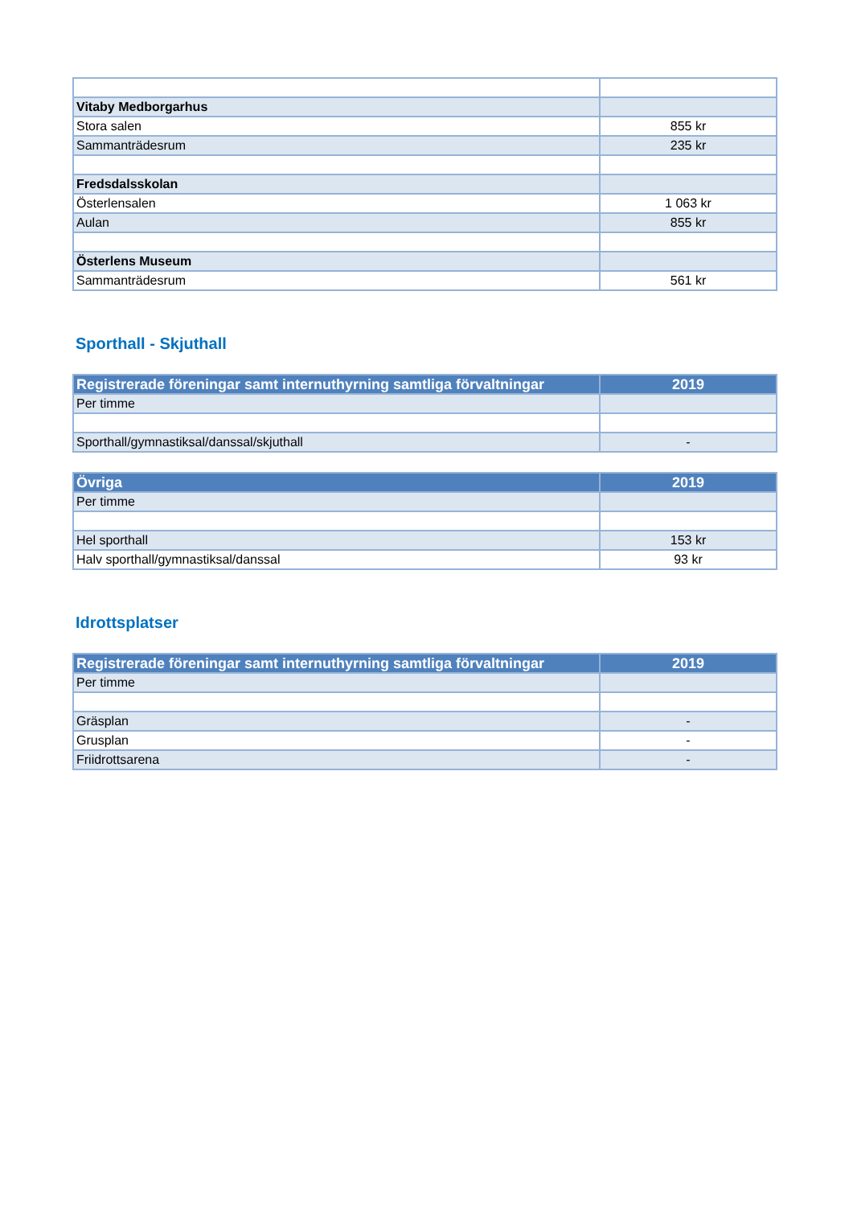| Vitaby Medborgarhus | |
| Stora salen | 855 kr |
| Sammanträdesrum | 235 kr |
| Fredsdalsskolan | |
| Österlensalen | 1 063 kr |
| Aulan | 855 kr |
| Österlens Museum | |
| Sammanträdesrum | 561 kr |
Sporthall - Skjuthall
| Registrerade föreningar samt internuthyrning samtliga förvaltningar | 2019 |
| --- | --- |
| Per timme | |
| Sporthall/gymnastiksal/danssal/skjuthall | - |
| Övriga | 2019 |
| --- | --- |
| Per timme | |
| Hel sporthall | 153 kr |
| Halv sporthall/gymnastiksal/danssal | 93 kr |
Idrottsplatser
| Registrerade föreningar samt internuthyrning samtliga förvaltningar | 2019 |
| --- | --- |
| Per timme | |
| Gräsplan | - |
| Grusplan | - |
| Friidrottsarena | - |